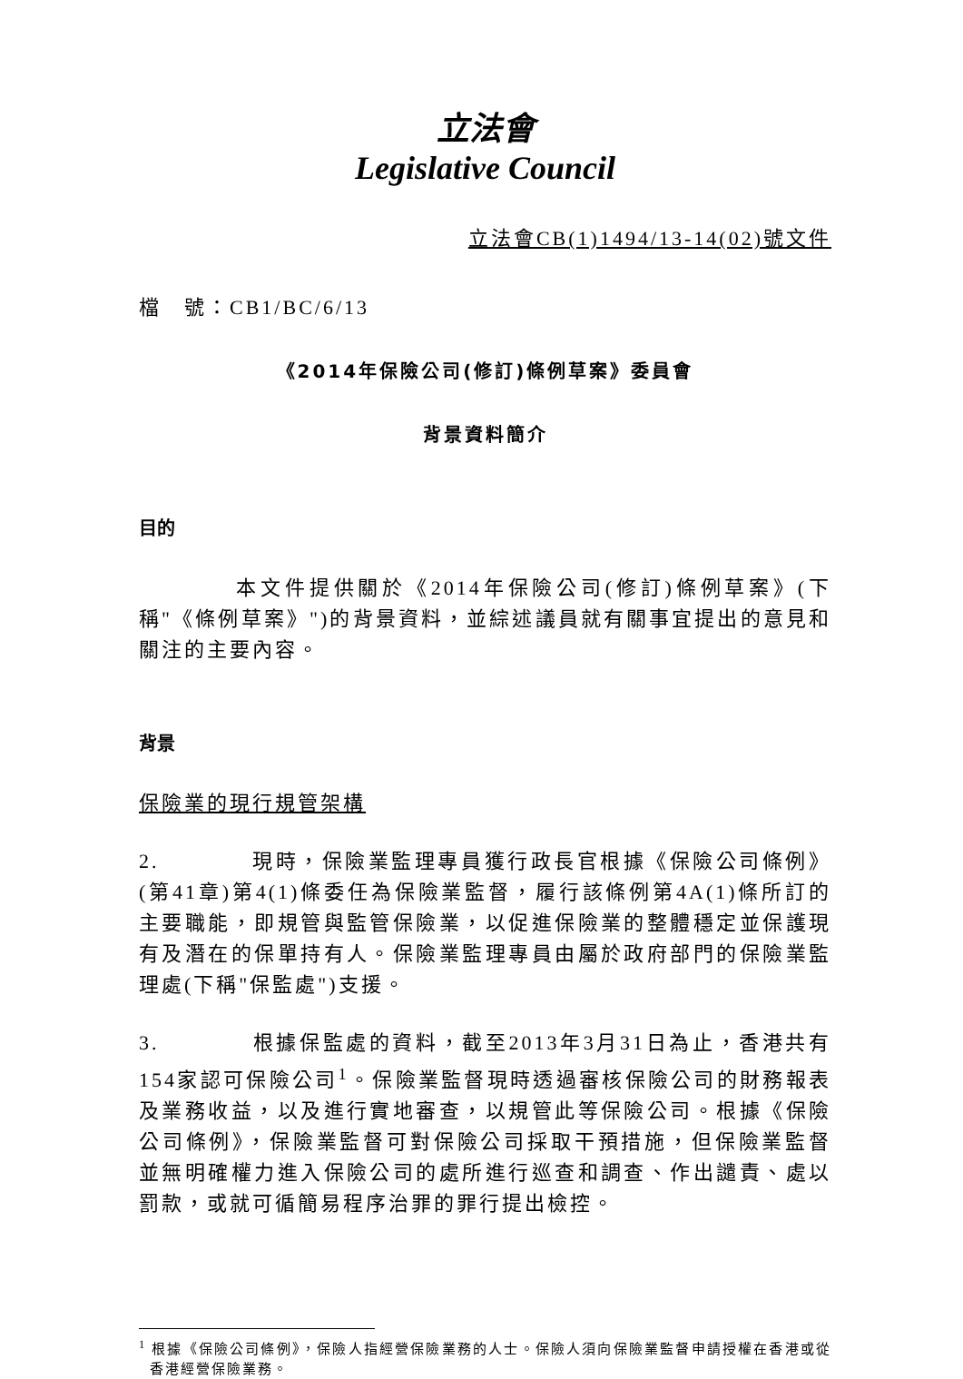立法會
Legislative Council
立法會CB(1)1494/13-14(02)號文件
檔　號：CB1/BC/6/13
《2014年保險公司(修訂)條例草案》委員會
背景資料簡介
目的
　　　　本文件提供關於《2014年保險公司(修訂)條例草案》(下稱"《條例草案》")的背景資料，並綜述議員就有關事宜提出的意見和關注的主要內容。
背景
保險業的現行規管架構
2.　　　　現時，保險業監理專員獲行政長官根據《保險公司條例》(第41章)第4(1)條委任為保險業監督，履行該條例第4A(1)條所訂的主要職能，即規管與監管保險業，以促進保險業的整體穩定並保護現有及潛在的保單持有人。保險業監理專員由屬於政府部門的保險業監理處(下稱"保監處")支援。
3.　　　　根據保監處的資料，截至2013年3月31日為止，香港共有154家認可保險公司<sup>1</sup>。保險業監督現時透過審核保險公司的財務報表及業務收益，以及進行實地審查，以規管此等保險公司。根據《保險公司條例》，保險業監督可對保險公司採取干預措施，但保險業監督並無明確權力進入保險公司的處所進行巡查和調查、作出譴責、處以罰款，或就可循簡易程序治罪的罪行提出檢控。
<sup>1</sup> 根據《保險公司條例》，保險人指經營保險業務的人士。保險人須向保險業監督申請授權在香港或從香港經營保險業務。